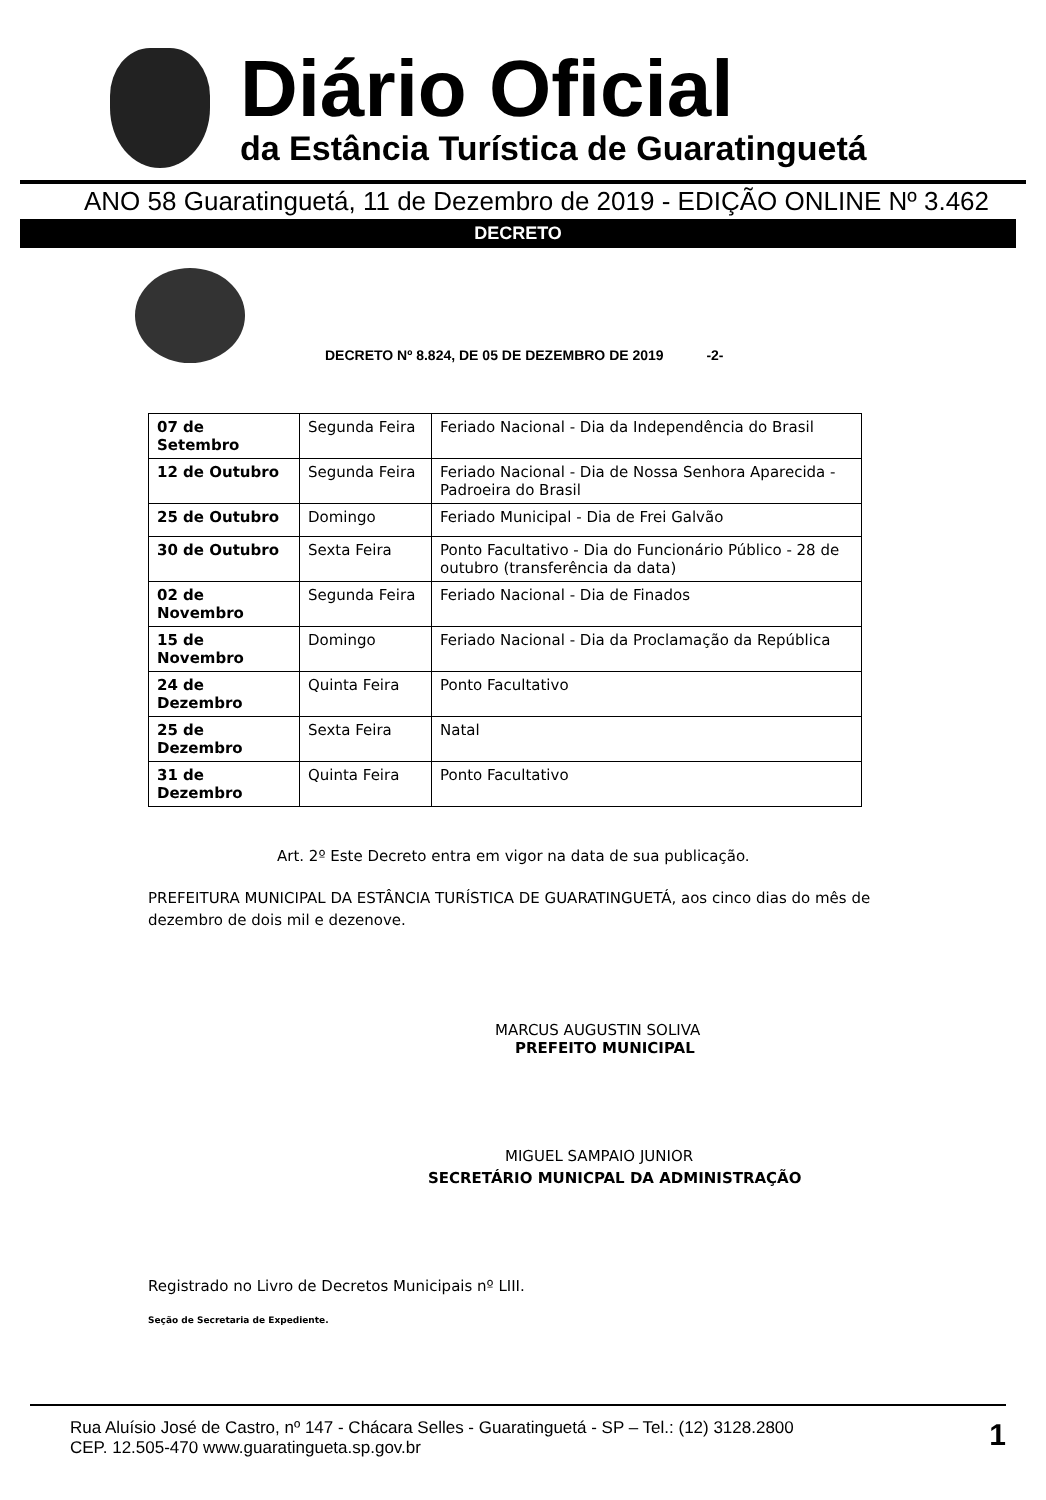Diário Oficial
da Estância Turística de Guaratinguetá
ANO 58 Guaratinguetá, 11 de Dezembro de 2019 - EDIÇÃO ONLINE Nº 3.462
DECRETO
DECRETO Nº 8.824, DE 05 DE DEZEMBRO DE 2019 -2-
| 07 de Setembro | Segunda Feira | Feriado Nacional - Dia da Independência do Brasil |
| 12 de Outubro | Segunda Feira | Feriado Nacional - Dia de Nossa Senhora Aparecida - Padroeira do Brasil |
| 25 de Outubro | Domingo | Feriado Municipal - Dia de Frei Galvão |
| 30 de Outubro | Sexta Feira | Ponto Facultativo - Dia do Funcionário Público - 28 de outubro (transferência da data) |
| 02 de Novembro | Segunda Feira | Feriado Nacional - Dia de Finados |
| 15 de Novembro | Domingo | Feriado Nacional - Dia da Proclamação da República |
| 24 de Dezembro | Quinta Feira | Ponto Facultativo |
| 25 de Dezembro | Sexta Feira | Natal |
| 31 de Dezembro | Quinta Feira | Ponto Facultativo |
Art. 2º Este Decreto entra em vigor na data de sua publicação.
PREFEITURA MUNICIPAL DA ESTÂNCIA TURÍSTICA DE GUARATINGUETÁ, aos cinco dias do mês de dezembro de dois mil e dezenove.
MARCUS AUGUSTIN SOLIVA
PREFEITO MUNICIPAL
MIGUEL SAMPAIO JUNIOR
SECRETÁRIO MUNICPAL DA ADMINISTRAÇÃO
Registrado no Livro de Decretos Municipais nº LIII.
Seção de Secretaria de Expediente.
Rua Aluísio José de Castro, nº 147 - Chácara Selles - Guaratinguetá - SP – Tel.: (12) 3128.2800
CEP. 12.505-470 www.guaratingueta.sp.gov.br
1